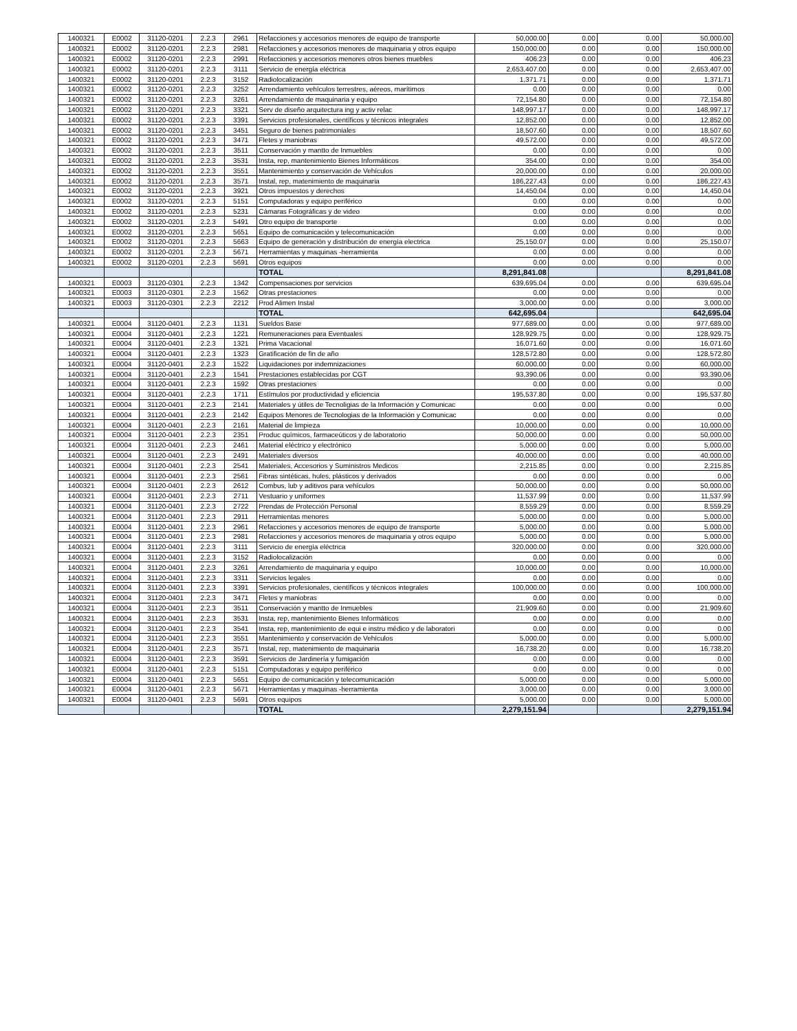| 1400321 | E0002 | 31120-0201 | 2.2.3 | 2961 | Refacciones y accesorios menores de equipo de transporte | 50,000.00 | 0.00 | 0.00 | 50,000.00 |
| 1400321 | E0002 | 31120-0201 | 2.2.3 | 2981 | Refacciones y accesorios menores de maquinaria y otros equipo | 150,000.00 | 0.00 | 0.00 | 150,000.00 |
| 1400321 | E0002 | 31120-0201 | 2.2.3 | 2991 | Refacciones y accesorios menores otros bienes muebles | 406.23 | 0.00 | 0.00 | 406.23 |
| 1400321 | E0002 | 31120-0201 | 2.2.3 | 3111 | Servicio de energía eléctrica | 2,653,407.00 | 0.00 | 0.00 | 2,653,407.00 |
| 1400321 | E0002 | 31120-0201 | 2.2.3 | 3152 | Radiolocalización | 1,371.71 | 0.00 | 0.00 | 1,371.71 |
| 1400321 | E0002 | 31120-0201 | 2.2.3 | 3252 | Arrendamiento vehículos terrestres, aéreos, marítimos | 0.00 | 0.00 | 0.00 | 0.00 |
| 1400321 | E0002 | 31120-0201 | 2.2.3 | 3261 | Arrendamiento de maquinaria y equipo | 72,154.80 | 0.00 | 0.00 | 72,154.80 |
| 1400321 | E0002 | 31120-0201 | 2.2.3 | 3321 | Serv de diseño arquitectura ing y activ relac | 148,997.17 | 0.00 | 0.00 | 148,997.17 |
| 1400321 | E0002 | 31120-0201 | 2.2.3 | 3391 | Servicios profesionales, científicos y técnicos integrales | 12,852.00 | 0.00 | 0.00 | 12,852.00 |
| 1400321 | E0002 | 31120-0201 | 2.2.3 | 3451 | Seguro de bienes patrimoniales | 18,507.60 | 0.00 | 0.00 | 18,507.60 |
| 1400321 | E0002 | 31120-0201 | 2.2.3 | 3471 | Fletes y maniobras | 49,572.00 | 0.00 | 0.00 | 49,572.00 |
| 1400321 | E0002 | 31120-0201 | 2.2.3 | 3511 | Conservación y mantto de Inmuebles | 0.00 | 0.00 | 0.00 | 0.00 |
| 1400321 | E0002 | 31120-0201 | 2.2.3 | 3531 | Insta, rep, mantenimiento Bienes Informáticos | 354.00 | 0.00 | 0.00 | 354.00 |
| 1400321 | E0002 | 31120-0201 | 2.2.3 | 3551 | Mantenimiento y conservación de Vehículos | 20,000.00 | 0.00 | 0.00 | 20,000.00 |
| 1400321 | E0002 | 31120-0201 | 2.2.3 | 3571 | Instal, rep, matenimiento de maquinaria | 186,227.43 | 0.00 | 0.00 | 186,227.43 |
| 1400321 | E0002 | 31120-0201 | 2.2.3 | 3921 | Otros impuestos y derechos | 14,450.04 | 0.00 | 0.00 | 14,450.04 |
| 1400321 | E0002 | 31120-0201 | 2.2.3 | 5151 | Computadoras y equipo periférico | 0.00 | 0.00 | 0.00 | 0.00 |
| 1400321 | E0002 | 31120-0201 | 2.2.3 | 5231 | Cámaras Fotográficas y de video | 0.00 | 0.00 | 0.00 | 0.00 |
| 1400321 | E0002 | 31120-0201 | 2.2.3 | 5491 | Otro equipo de transporte | 0.00 | 0.00 | 0.00 | 0.00 |
| 1400321 | E0002 | 31120-0201 | 2.2.3 | 5651 | Equipo de comunicación y telecomunicación | 0.00 | 0.00 | 0.00 | 0.00 |
| 1400321 | E0002 | 31120-0201 | 2.2.3 | 5663 | Equipo de generación y distribución de energía electrica | 25,150.07 | 0.00 | 0.00 | 25,150.07 |
| 1400321 | E0002 | 31120-0201 | 2.2.3 | 5671 | Herramientas y maquinas -herramienta | 0.00 | 0.00 | 0.00 | 0.00 |
| 1400321 | E0002 | 31120-0201 | 2.2.3 | 5691 | Otros equipos | 0.00 | 0.00 | 0.00 | 0.00 |
| | | | | | TOTAL | 8,291,841.08 | | | 8,291,841.08 |
| 1400321 | E0003 | 31120-0301 | 2.2.3 | 1342 | Compensaciones por servicios | 639,695.04 | 0.00 | 0.00 | 639,695.04 |
| 1400321 | E0003 | 31120-0301 | 2.2.3 | 1562 | Otras prestaciones | 0.00 | 0.00 | 0.00 | 0.00 |
| 1400321 | E0003 | 31120-0301 | 2.2.3 | 2212 | Prod Alimen Instal | 3,000.00 | 0.00 | 0.00 | 3,000.00 |
| | | | | | TOTAL | 642,695.04 | | | 642,695.04 |
| 1400321 | E0004 | 31120-0401 | 2.2.3 | 1131 | Sueldos Base | 977,689.00 | 0.00 | 0.00 | 977,689.00 |
| 1400321 | E0004 | 31120-0401 | 2.2.3 | 1221 | Remuneraciones para Eventuales | 128,929.75 | 0.00 | 0.00 | 128,929.75 |
| 1400321 | E0004 | 31120-0401 | 2.2.3 | 1321 | Prima Vacacional | 16,071.60 | 0.00 | 0.00 | 16,071.60 |
| 1400321 | E0004 | 31120-0401 | 2.2.3 | 1323 | Gratificación de fin de año | 128,572.80 | 0.00 | 0.00 | 128,572.80 |
| 1400321 | E0004 | 31120-0401 | 2.2.3 | 1522 | Liquidaciones por indemnizaciones | 60,000.00 | 0.00 | 0.00 | 60,000.00 |
| 1400321 | E0004 | 31120-0401 | 2.2.3 | 1541 | Prestaciones establecidas por CGT | 93,390.06 | 0.00 | 0.00 | 93,390.06 |
| 1400321 | E0004 | 31120-0401 | 2.2.3 | 1592 | Otras prestaciones | 0.00 | 0.00 | 0.00 | 0.00 |
| 1400321 | E0004 | 31120-0401 | 2.2.3 | 1711 | Estímulos por productividad y eficiencia | 195,537.80 | 0.00 | 0.00 | 195,537.80 |
| 1400321 | E0004 | 31120-0401 | 2.2.3 | 2141 | Materiales y útiles de Tecnoligias de la Información y Comunicac | 0.00 | 0.00 | 0.00 | 0.00 |
| 1400321 | E0004 | 31120-0401 | 2.2.3 | 2142 | Equipos Menores de Tecnologias de la Información y Comunicac | 0.00 | 0.00 | 0.00 | 0.00 |
| 1400321 | E0004 | 31120-0401 | 2.2.3 | 2161 | Material de limpieza | 10,000.00 | 0.00 | 0.00 | 10,000.00 |
| 1400321 | E0004 | 31120-0401 | 2.2.3 | 2351 | Produc químicos, farmaceúticos y de laboratorio | 50,000.00 | 0.00 | 0.00 | 50,000.00 |
| 1400321 | E0004 | 31120-0401 | 2.2.3 | 2461 | Material eléctrico y electrónico | 5,000.00 | 0.00 | 0.00 | 5,000.00 |
| 1400321 | E0004 | 31120-0401 | 2.2.3 | 2491 | Materiales diversos | 40,000.00 | 0.00 | 0.00 | 40,000.00 |
| 1400321 | E0004 | 31120-0401 | 2.2.3 | 2541 | Materiales, Accesorios y Suministros Medicos | 2,215.85 | 0.00 | 0.00 | 2,215.85 |
| 1400321 | E0004 | 31120-0401 | 2.2.3 | 2561 | Fibras sintéticas, hules, plásticos y derivados | 0.00 | 0.00 | 0.00 | 0.00 |
| 1400321 | E0004 | 31120-0401 | 2.2.3 | 2612 | Combus, lub y aditivos para vehículos | 50,000.00 | 0.00 | 0.00 | 50,000.00 |
| 1400321 | E0004 | 31120-0401 | 2.2.3 | 2711 | Vestuario y uniformes | 11,537.99 | 0.00 | 0.00 | 11,537.99 |
| 1400321 | E0004 | 31120-0401 | 2.2.3 | 2722 | Prendas de Protección Personal | 8,559.29 | 0.00 | 0.00 | 8,559.29 |
| 1400321 | E0004 | 31120-0401 | 2.2.3 | 2911 | Herramientas menores | 5,000.00 | 0.00 | 0.00 | 5,000.00 |
| 1400321 | E0004 | 31120-0401 | 2.2.3 | 2961 | Refacciones y accesorios menores de equipo de transporte | 5,000.00 | 0.00 | 0.00 | 5,000.00 |
| 1400321 | E0004 | 31120-0401 | 2.2.3 | 2981 | Refacciones y accesorios menores de maquinaria y otros equipo | 5,000.00 | 0.00 | 0.00 | 5,000.00 |
| 1400321 | E0004 | 31120-0401 | 2.2.3 | 3111 | Servicio de energía eléctrica | 320,000.00 | 0.00 | 0.00 | 320,000.00 |
| 1400321 | E0004 | 31120-0401 | 2.2.3 | 3152 | Radiolocalización | 0.00 | 0.00 | 0.00 | 0.00 |
| 1400321 | E0004 | 31120-0401 | 2.2.3 | 3261 | Arrendamiento de maquinaria y equipo | 10,000.00 | 0.00 | 0.00 | 10,000.00 |
| 1400321 | E0004 | 31120-0401 | 2.2.3 | 3311 | Servicios legales | 0.00 | 0.00 | 0.00 | 0.00 |
| 1400321 | E0004 | 31120-0401 | 2.2.3 | 3391 | Servicios profesionales, científicos y técnicos integrales | 100,000.00 | 0.00 | 0.00 | 100,000.00 |
| 1400321 | E0004 | 31120-0401 | 2.2.3 | 3471 | Fletes y maniobras | 0.00 | 0.00 | 0.00 | 0.00 |
| 1400321 | E0004 | 31120-0401 | 2.2.3 | 3511 | Conservación y mantto de Inmuebles | 21,909.60 | 0.00 | 0.00 | 21,909.60 |
| 1400321 | E0004 | 31120-0401 | 2.2.3 | 3531 | Insta, rep, mantenimiento Bienes Informáticos | 0.00 | 0.00 | 0.00 | 0.00 |
| 1400321 | E0004 | 31120-0401 | 2.2.3 | 3541 | Insta, rep, mantenimiento de equi e instru médico y de laboratori | 0.00 | 0.00 | 0.00 | 0.00 |
| 1400321 | E0004 | 31120-0401 | 2.2.3 | 3551 | Mantenimiento y conservación de Vehículos | 5,000.00 | 0.00 | 0.00 | 5,000.00 |
| 1400321 | E0004 | 31120-0401 | 2.2.3 | 3571 | Instal, rep, matenimiento de maquinaria | 16,738.20 | 0.00 | 0.00 | 16,738.20 |
| 1400321 | E0004 | 31120-0401 | 2.2.3 | 3591 | Servicios de Jardinería y fumigación | 0.00 | 0.00 | 0.00 | 0.00 |
| 1400321 | E0004 | 31120-0401 | 2.2.3 | 5151 | Computadoras y equipo periférico | 0.00 | 0.00 | 0.00 | 0.00 |
| 1400321 | E0004 | 31120-0401 | 2.2.3 | 5651 | Equipo de comunicación y telecomunicación | 5,000.00 | 0.00 | 0.00 | 5,000.00 |
| 1400321 | E0004 | 31120-0401 | 2.2.3 | 5671 | Herramientas y maquinas -herramienta | 3,000.00 | 0.00 | 0.00 | 3,000.00 |
| 1400321 | E0004 | 31120-0401 | 2.2.3 | 5691 | Otros equipos | 5,000.00 | 0.00 | 0.00 | 5,000.00 |
| | | | | | TOTAL | 2,279,151.94 | | | 2,279,151.94 |